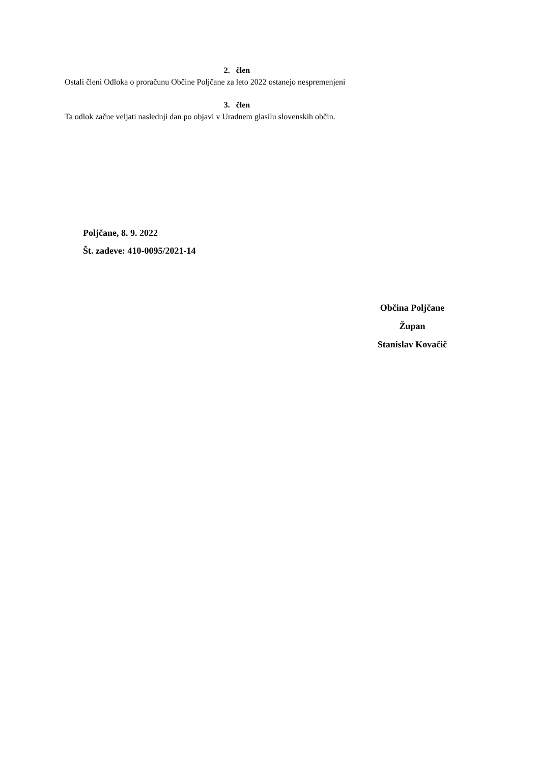2. člen
Ostali členi Odloka o proračunu Občine Poljčane za leto 2022 ostanejo nespremenjeni
3. člen
Ta odlok začne veljati naslednji dan po objavi v Uradnem glasilu slovenskih občin.
Poljčane, 8. 9. 2022
Št. zadeve: 410-0095/2021-14
Občina Poljčane
Župan
Stanislav Kovačič